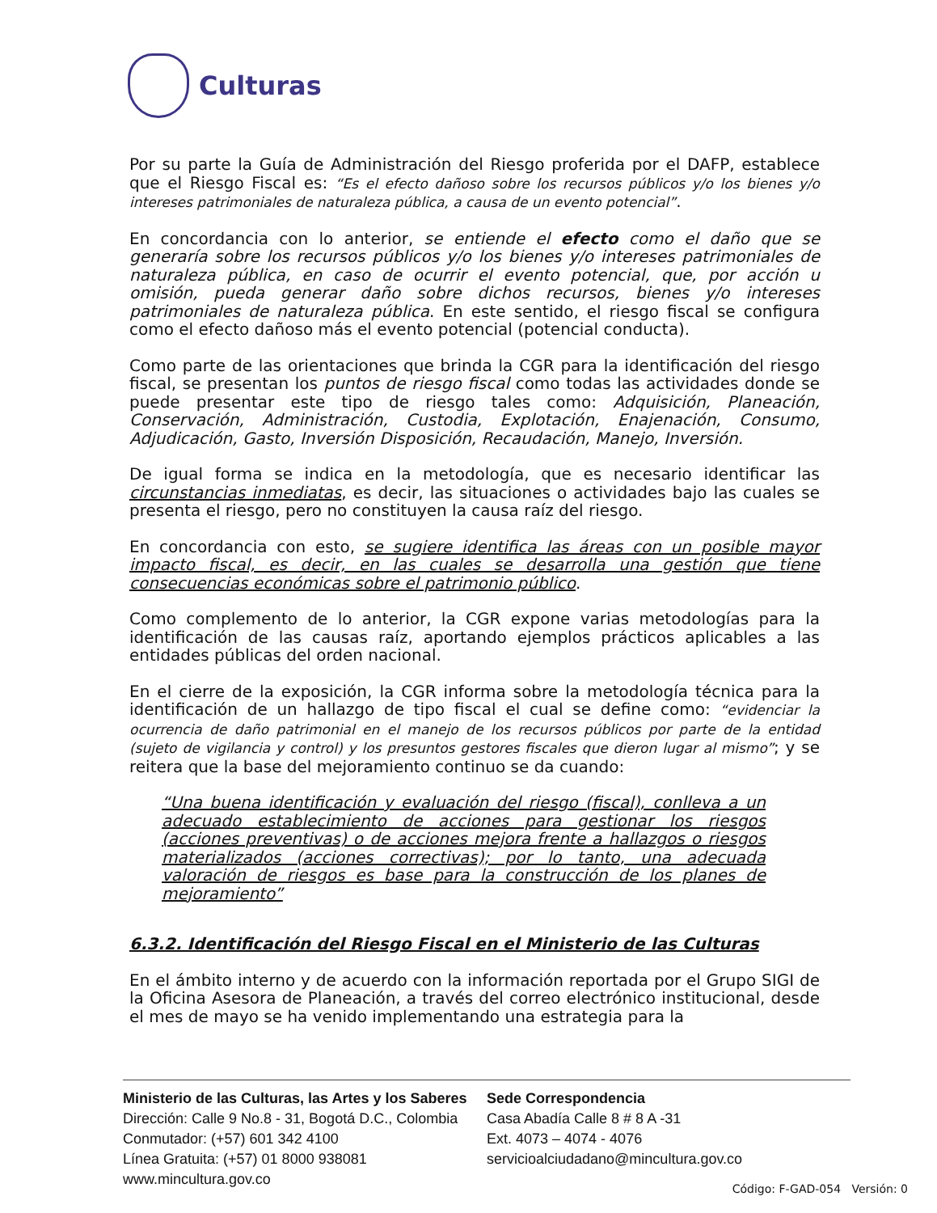Culturas
Por su parte la Guía de Administración del Riesgo proferida por el DAFP, establece que el Riesgo Fiscal es: “Es el efecto dañoso sobre los recursos públicos y/o los bienes y/o intereses patrimoniales de naturaleza pública, a causa de un evento potencial”.
En concordancia con lo anterior, se entiende el efecto como el daño que se generaría sobre los recursos públicos y/o los bienes y/o intereses patrimoniales de naturaleza pública, en caso de ocurrir el evento potencial, que, por acción u omisión, pueda generar daño sobre dichos recursos, bienes y/o intereses patrimoniales de naturaleza pública. En este sentido, el riesgo fiscal se configura como el efecto dañoso más el evento potencial (potencial conducta).
Como parte de las orientaciones que brinda la CGR para la identificación del riesgo fiscal, se presentan los puntos de riesgo fiscal como todas las actividades donde se puede presentar este tipo de riesgo tales como: Adquisición, Planeación, Conservación, Administración, Custodia, Explotación, Enajenación, Consumo, Adjudicación, Gasto, Inversión Disposición, Recaudación, Manejo, Inversión.
De igual forma se indica en la metodología, que es necesario identificar las circunstancias inmediatas, es decir, las situaciones o actividades bajo las cuales se presenta el riesgo, pero no constituyen la causa raíz del riesgo.
En concordancia con esto, se sugiere identifica las áreas con un posible mayor impacto fiscal, es decir, en las cuales se desarrolla una gestión que tiene consecuencias económicas sobre el patrimonio público.
Como complemento de lo anterior, la CGR expone varias metodologías para la identificación de las causas raíz, aportando ejemplos prácticos aplicables a las entidades públicas del orden nacional.
En el cierre de la exposición, la CGR informa sobre la metodología técnica para la identificación de un hallazgo de tipo fiscal el cual se define como: “evidenciar la ocurrencia de daño patrimonial en el manejo de los recursos públicos por parte de la entidad (sujeto de vigilancia y control) y los presuntos gestores fiscales que dieron lugar al mismo”; y se reitera que la base del mejoramiento continuo se da cuando:
“Una buena identificación y evaluación del riesgo (fiscal), conlleva a un adecuado establecimiento de acciones para gestionar los riesgos (acciones preventivas) o de acciones mejora frente a hallazgos o riesgos materializados (acciones correctivas); por lo tanto, una adecuada valoración de riesgos es base para la construcción de los planes de mejoramiento”
6.3.2. Identificación del Riesgo Fiscal en el Ministerio de las Culturas
En el ámbito interno y de acuerdo con la información reportada por el Grupo SIGI de la Oficina Asesora de Planeación, a través del correo electrónico institucional, desde el mes de mayo se ha venido implementando una estrategia para la
Ministerio de las Culturas, las Artes y los Saberes
Dirección: Calle 9 No.8 - 31, Bogotá D.C., Colombia
Conmutador: (+57) 601 342 4100
Línea Gratuita: (+57) 01 8000 938081
www.mincultura.gov.co
Sede Correspondencia
Casa Abadía Calle 8 # 8 A -31
Ext. 4073 – 4074 - 4076
servicioalciudadano@mincultura.gov.co
Código: F-GAD-054 Versión: 0